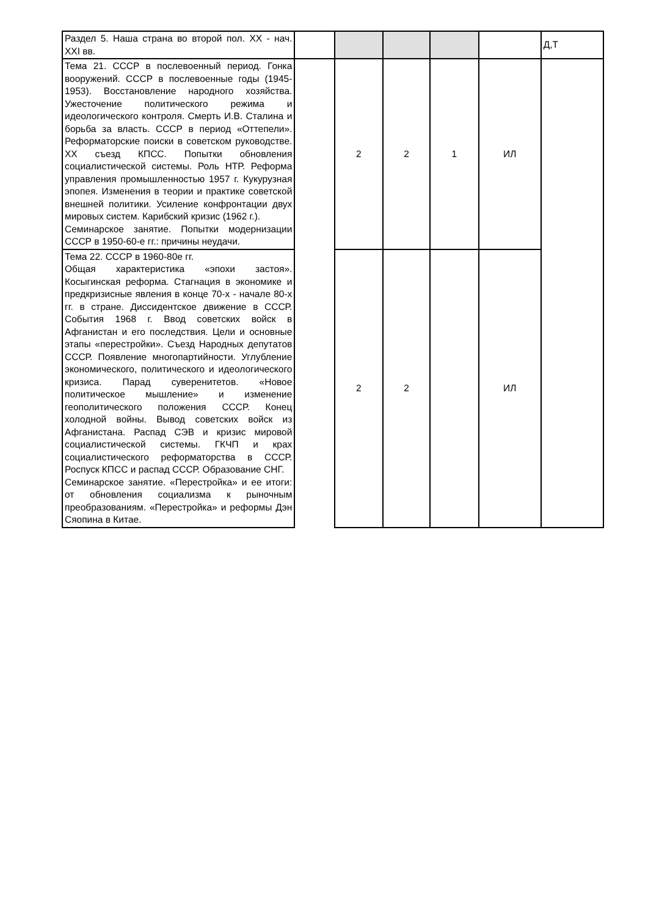| Раздел 5. Наша страна во второй пол. XX - нач. XXI вв. | | | | | | Д,Т |
| Тема 21. СССР в послевоенный период. Гонка вооружений. СССР в послевоенные годы (1945-1953). Восстановление народного хозяйства. Ужесточение политического режима и идеологического контроля. Смерть И.В. Сталина и борьба за власть. СССР в период «Оттепели». Реформаторские поиски в советском руководстве. XX съезд КПСС. Попытки обновления социалистической системы. Роль НТР. Реформа управления промышленностью 1957 г. Кукурузная эпопея. Изменения в теории и практике советской внешней политики. Усиление конфронтации двух мировых систем. Карибский кризис (1962 г.). Семинарское занятие. Попытки модернизации СССР в 1950-60-е гг.: причины неудачи. | | 2 | 2 | 1 | ИЛ | |
| Тема 22. СССР в 1960-80е гг. Общая характеристика «эпохи застоя». Косыгинская реформа. Стагнация в экономике и предкризисные явления в конце 70-х - начале 80-х гг. в стране. Диссидентское движение в СССР. События 1968 г. Ввод советских войск в Афганистан и его последствия. Цели и основные этапы «перестройки». Съезд Народных депутатов СССР. Появление многопартийности. Углубление экономического, политического и идеологического кризиса. Парад суверенитетов. «Новое политическое мышление» и изменение геополитического положения СССР. Конец холодной войны. Вывод советских войск из Афганистана. Распад СЭВ и кризис мировой социалистической системы. ГКЧП и крах социалистического реформаторства в СССР. Роспуск КПСС и распад СССР. Образование СНГ. Семинарское занятие. «Перестройка» и ее итоги: от обновления социализма к рыночным преобразованиям. «Перестройка» и реформы Дэн Сяопина в Китае. | | 2 | 2 | | ИЛ | |